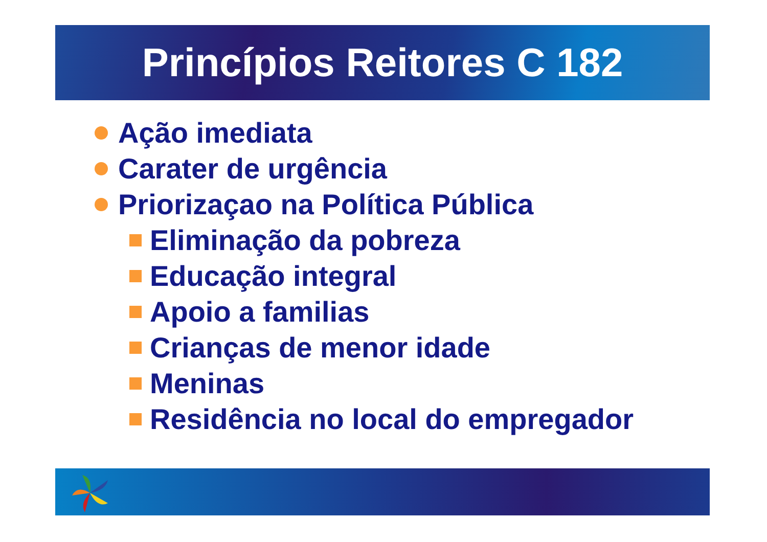Princípios Reitores C 182
Ação imediata
Carater de urgência
Priorizaçao na Política Pública
Eliminação da pobreza
Educação integral
Apoio a familias
Crianças de menor idade
Meninas
Residência no local do empregador